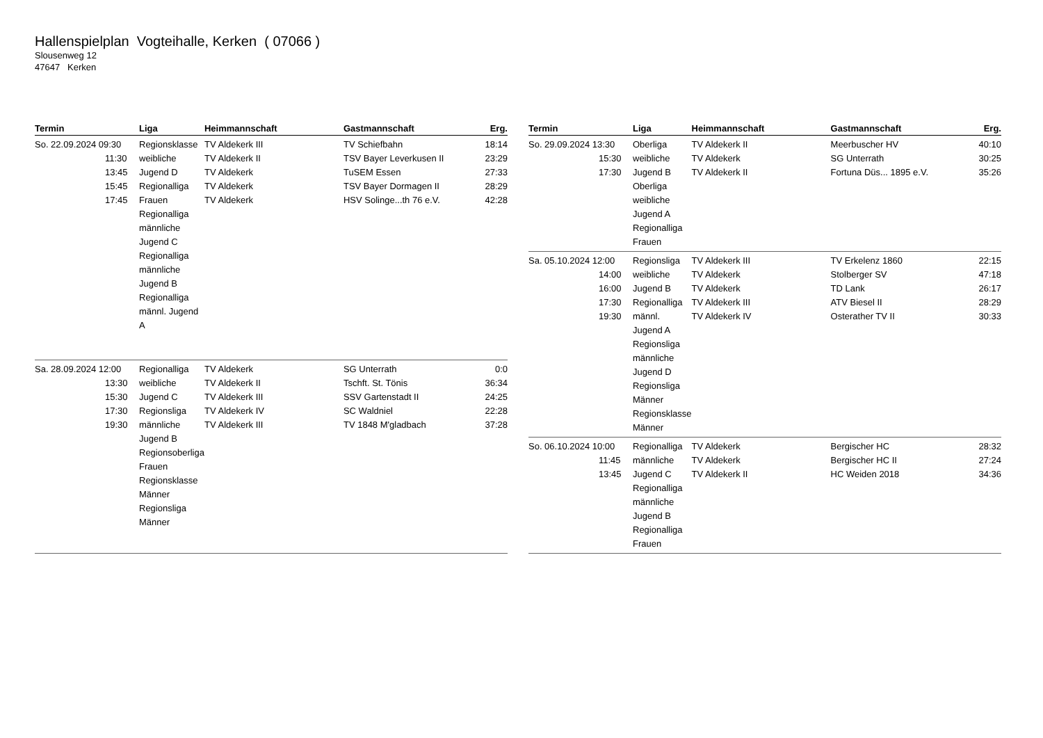Hallenspielplan Vogteihalle, Kerken ( 07066 )
Slousenweg 12
47647 Kerken
| Termin | Liga | Heimmannschaft | Gastmannschaft | Erg. |
| --- | --- | --- | --- | --- |
| So. 22.09.2024 09:30 11:30 13:45 15:45 17:45 | Regionsklasse weibliche Jugend D Regionalliga Frauen Regionalliga männliche Jugend C Regionalliga männliche Jugend B Regionalliga männl. Jugend A | TV Aldekerk III TV Aldekerk II TV Aldekerk TV Aldekerk TV Aldekerk | TV Schiefbahn TSV Bayer Leverkusen II TuSEM Essen TSV Bayer Dormagen II HSV Solinge...th 76 e.V. | 18:14 23:29 27:33 28:29 42:28 |
| Sa. 28.09.2024 12:00 13:30 15:30 17:30 19:30 | Regionalliga weibliche Jugend C Regionsliga männliche Jugend B Regionsoberliga Frauen Regionsklasse Männer Regionsliga Männer | TV Aldekerk TV Aldekerk II TV Aldekerk III TV Aldekerk IV TV Aldekerk III | SG Unterrath Tschft. St. Tönis SSV Gartenstadt II SC Waldniel TV 1848 M'gladbach | 0:0 36:34 24:25 22:28 37:28 |
| Termin | Liga | Heimmannschaft | Gastmannschaft | Erg. |
| --- | --- | --- | --- | --- |
| So. 29.09.2024 13:30 15:30 17:30 | Oberliga weibliche Jugend B Oberliga weibliche Jugend A Regionalliga Frauen | TV Aldekerk II TV Aldekerk TV Aldekerk II | Meerbuscher HV SG Unterrath Fortuna Düs... 1895 e.V. | 40:10 30:25 35:26 |
| Sa. 05.10.2024 12:00 14:00 16:00 17:30 19:30 | Regionsliga weibliche Jugend B Regionalliga männl. Jugend A Regionsliga männliche Jugend D Regionsliga Männer Regionsklasse Männer | TV Aldekerk III TV Aldekerk TV Aldekerk TV Aldekerk III TV Aldekerk IV | TV Erkelenz 1860 Stolberger SV TD Lank ATV Biesel II Osterather TV II | 22:15 47:18 26:17 28:29 30:33 |
| So. 06.10.2024 10:00 11:45 13:45 | Regionalliga männliche Jugend C Regionalliga männliche Jugend B Regionalliga Frauen | TV Aldekerk TV Aldekerk TV Aldekerk II | Bergischer HC Bergischer HC II HC Weiden 2018 | 28:32 27:24 34:36 |